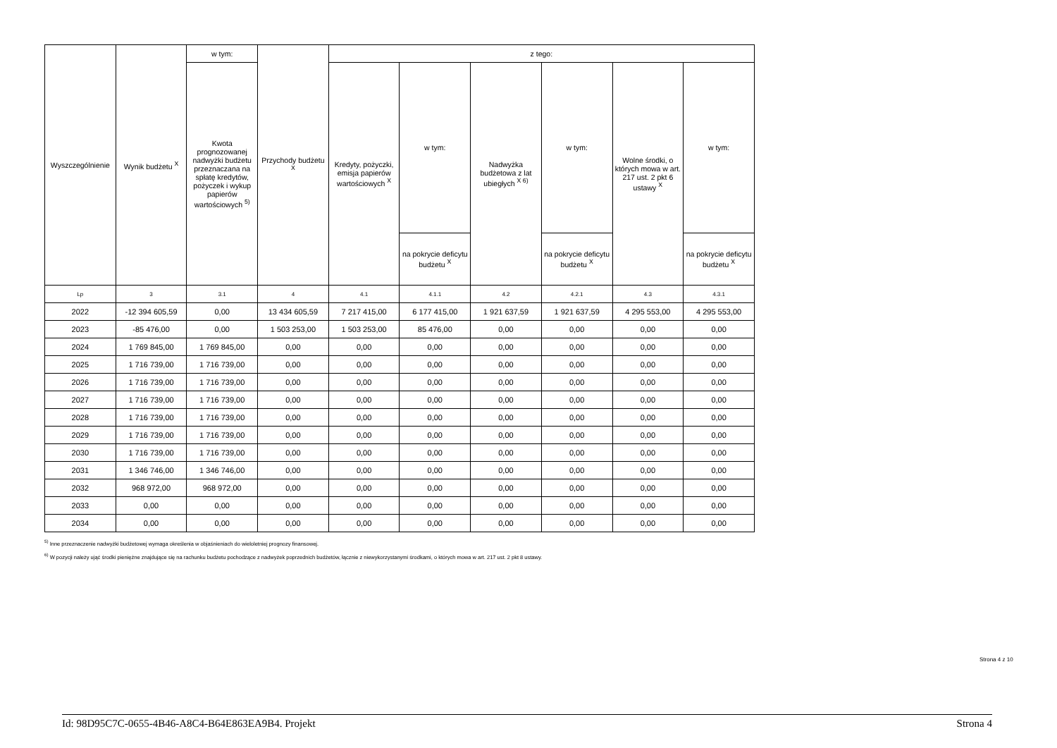| Wyszczególnienie | Wynik budżetu <sup>X</sup> | w tym: | Przychody budżetu <sup>X</sup> | z tego: | | | | | |
| --- | --- | --- | --- | --- | --- | --- | --- | --- | --- |
| | | Kwota prognozowanej nadwyżki budżetu przeznaczana na spłatę kredytów, pożyczek i wykup papierów wartościowych <sup>5)</sup> | | Kredyty, pożyczki, emisja papierów wartościowych <sup>X</sup> | w tym: | Nadwyżka budżetowa z lat ubiegłych <sup>X 6)</sup> | w tym: | Wolne środki, o których mowa w art. 217 ust. 2 pkt 6 ustawy <sup>X</sup> | w tym: |
| | | | | | na pokrycie deficytu budżetu <sup>X</sup> | | na pokrycie deficytu budżetu <sup>X</sup> | | na pokrycie deficytu budżetu <sup>X</sup> |
| Lp | 3 | 3.1 | 4 | 4.1 | 4.1.1 | 4.2 | 4.2.1 | 4.3 | 4.3.1 |
| 2022 | -12 394 605,59 | 0,00 | 13 434 605,59 | 7 217 415,00 | 6 177 415,00 | 1 921 637,59 | 1 921 637,59 | 4 295 553,00 | 4 295 553,00 |
| 2023 | -85 476,00 | 0,00 | 1 503 253,00 | 1 503 253,00 | 85 476,00 | 0,00 | 0,00 | 0,00 | 0,00 |
| 2024 | 1 769 845,00 | 1 769 845,00 | 0,00 | 0,00 | 0,00 | 0,00 | 0,00 | 0,00 | 0,00 |
| 2025 | 1 716 739,00 | 1 716 739,00 | 0,00 | 0,00 | 0,00 | 0,00 | 0,00 | 0,00 | 0,00 |
| 2026 | 1 716 739,00 | 1 716 739,00 | 0,00 | 0,00 | 0,00 | 0,00 | 0,00 | 0,00 | 0,00 |
| 2027 | 1 716 739,00 | 1 716 739,00 | 0,00 | 0,00 | 0,00 | 0,00 | 0,00 | 0,00 | 0,00 |
| 2028 | 1 716 739,00 | 1 716 739,00 | 0,00 | 0,00 | 0,00 | 0,00 | 0,00 | 0,00 | 0,00 |
| 2029 | 1 716 739,00 | 1 716 739,00 | 0,00 | 0,00 | 0,00 | 0,00 | 0,00 | 0,00 | 0,00 |
| 2030 | 1 716 739,00 | 1 716 739,00 | 0,00 | 0,00 | 0,00 | 0,00 | 0,00 | 0,00 | 0,00 |
| 2031 | 1 346 746,00 | 1 346 746,00 | 0,00 | 0,00 | 0,00 | 0,00 | 0,00 | 0,00 | 0,00 |
| 2032 | 968 972,00 | 968 972,00 | 0,00 | 0,00 | 0,00 | 0,00 | 0,00 | 0,00 | 0,00 |
| 2033 | 0,00 | 0,00 | 0,00 | 0,00 | 0,00 | 0,00 | 0,00 | 0,00 | 0,00 |
| 2034 | 0,00 | 0,00 | 0,00 | 0,00 | 0,00 | 0,00 | 0,00 | 0,00 | 0,00 |
<sup>5)</sup> Inne przeznaczenie nadwyżki budżetowej wymaga określenia w objaśnieniach do wieloletniej prognozy finansowej.
<sup>6)</sup> W pozycji należy ująć środki pieniężne znajdujące się na rachunku budżetu pochodzące z nadwyżek poprzednich budżetów, łącznie z niewykorzystanymi środkami, o których mowa w art. 217 ust. 2 pkt 8 ustawy.
Strona 4 z 10
Id: 98D95C7C-0655-4B46-A8C4-B64E863EA9B4. Projekt Strona 4